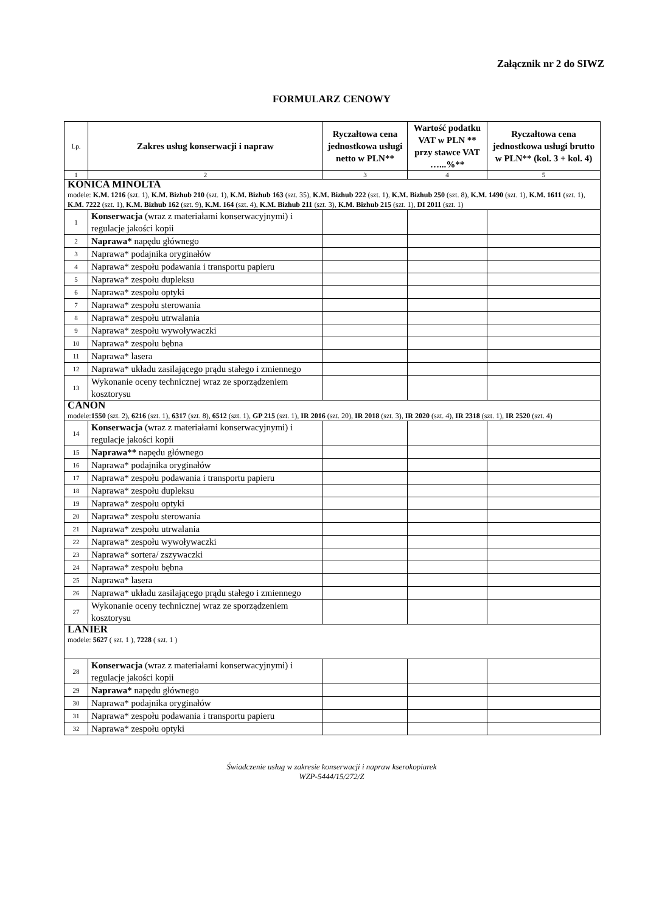Załącznik nr 2 do SIWZ
FORMULARZ CENOWY
| Lp. | Zakres usług konserwacji i napraw | Ryczałtowa cena jednostkowa usługi netto w PLN** | Wartość podatku VAT w PLN ** przy stawce VAT …...%** | Ryczałtowa cena jednostkowa usługi brutto w PLN** (kol. 3 + kol. 4) |
| --- | --- | --- | --- | --- |
| 1 | 2 | 3 | 4 | 5 |
| KONICA MINOLTA modele: K.M. 1216 (szt. 1), K.M. Bizhub 210 (szt. 1), K.M. Bizhub 163 (szt. 35), K.M. Bizhub 222 (szt. 1), K.M. Bizhub 250 (szt. 8), K.M. 1490 (szt. 1), K.M. 1611 (szt. 1), K.M. 7222 (szt. 1), K.M. Bizhub 162 (szt. 9), K.M. 164 (szt. 4), K.M. Bizhub 211 (szt. 3), K.M. Bizhub 215 (szt. 1), DI 2011 (szt. 1) | | | | |
| 1 | Konserwacja (wraz z materiałami konserwacyjnymi) i regulacje jakości kopii | | | |
| 2 | Naprawa* napędu głównego | | | |
| 3 | Naprawa* podajnika oryginałów | | | |
| 4 | Naprawa* zespołu podawania i transportu papieru | | | |
| 5 | Naprawa* zespołu dupleksu | | | |
| 6 | Naprawa* zespołu optyki | | | |
| 7 | Naprawa* zespołu sterowania | | | |
| 8 | Naprawa* zespołu utrwalania | | | |
| 9 | Naprawa* zespołu wywoływaczki | | | |
| 10 | Naprawa* zespołu bębna | | | |
| 11 | Naprawa* lasera | | | |
| 12 | Naprawa* układu zasilającego prądu stałego i zmiennego | | | |
| 13 | Wykonanie oceny technicznej wraz ze sporządzeniem kosztorysu | | | |
| CANON modele: 1550 (szt. 2), 6216 (szt. 1), 6317 (szt. 8), 6512 (szt. 1), GP 215 (szt. 1), IR 2016 (szt. 20), IR 2018 (szt. 3), IR 2020 (szt. 4), IR 2318 (szt. 1), IR 2520 (szt. 4) | | | | |
| 14 | Konserwacja (wraz z materiałami konserwacyjnymi) i regulacje jakości kopii | | | |
| 15 | Naprawa** napędu głównego | | | |
| 16 | Naprawa* podajnika oryginałów | | | |
| 17 | Naprawa* zespołu podawania i transportu papieru | | | |
| 18 | Naprawa* zespołu dupleksu | | | |
| 19 | Naprawa* zespołu optyki | | | |
| 20 | Naprawa* zespołu sterowania | | | |
| 21 | Naprawa* zespołu utrwalania | | | |
| 22 | Naprawa* zespołu wywoływaczki | | | |
| 23 | Naprawa* sortera/ zszywaczki | | | |
| 24 | Naprawa* zespołu bębna | | | |
| 25 | Naprawa* lasera | | | |
| 26 | Naprawa* układu zasilającego prądu stałego i zmiennego | | | |
| 27 | Wykonanie oceny technicznej wraz ze sporządzeniem kosztorysu | | | |
| LANIER modele: 5627 ( szt. 1 ), 7228 ( szt. 1 ) | | | | |
| 28 | Konserwacja (wraz z materiałami konserwacyjnymi) i regulacje jakości kopii | | | |
| 29 | Naprawa* napędu głównego | | | |
| 30 | Naprawa* podajnika oryginałów | | | |
| 31 | Naprawa* zespołu podawania i transportu papieru | | | |
| 32 | Naprawa* zespołu optyki | | | |
Świadczenie usług w zakresie konserwacji i napraw kserokopiarek
WZP-5444/15/272/Z